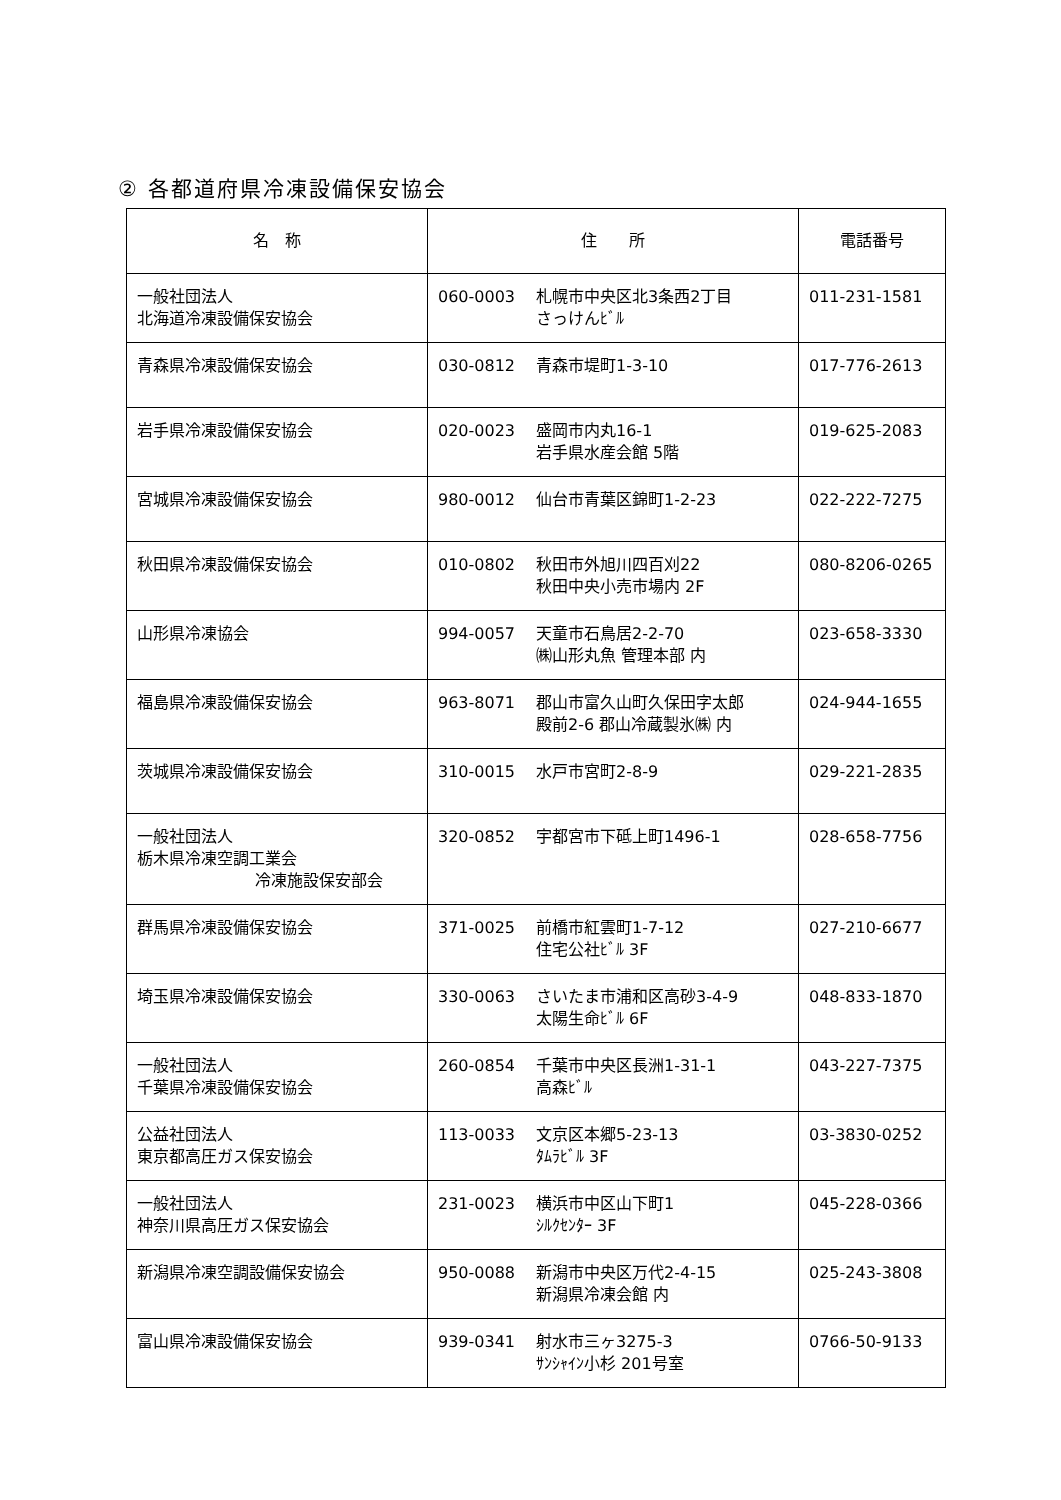② 各都道府県冷凍設備保安協会
| 名 称 | 住 所 | | 電話番号 |
| --- | --- | --- | --- |
| 一般社団法人 北海道冷凍設備保安協会 | 060-0003 | 札幌市中央区北3条西2丁目 さっけんﾋﾞﾙ | 011-231-1581 |
| 青森県冷凍設備保安協会 | 030-0812 | 青森市堤町1-3-10 | 017-776-2613 |
| 岩手県冷凍設備保安協会 | 020-0023 | 盛岡市内丸16-1 岩手県水産会館 5階 | 019-625-2083 |
| 宮城県冷凍設備保安協会 | 980-0012 | 仙台市青葉区錦町1-2-23 | 022-222-7275 |
| 秋田県冷凍設備保安協会 | 010-0802 | 秋田市外旭川四百刈22 秋田中央小売市場内 2F | 080-8206-0265 |
| 山形県冷凍協会 | 994-0057 | 天童市石鳥居2-2-70 ㈱山形丸魚 管理本部 内 | 023-658-3330 |
| 福島県冷凍設備保安協会 | 963-8071 | 郡山市富久山町久保田字太郎 殿前2-6 郡山冷蔵製氷㈱ 内 | 024-944-1655 |
| 茨城県冷凍設備保安協会 | 310-0015 | 水戸市宮町2-8-9 | 029-221-2835 |
| 一般社団法人 栃木県冷凍空調工業会 冷凍施設保安部会 | 320-0852 | 宇都宮市下砥上町1496-1 | 028-658-7756 |
| 群馬県冷凍設備保安協会 | 371-0025 | 前橋市紅雲町1-7-12 住宅公社ﾋﾞﾙ 3F | 027-210-6677 |
| 埼玉県冷凍設備保安協会 | 330-0063 | さいたま市浦和区高砂3-4-9 太陽生命ﾋﾞﾙ 6F | 048-833-1870 |
| 一般社団法人 千葉県冷凍設備保安協会 | 260-0854 | 千葉市中央区長洲1-31-1 高森ﾋﾞﾙ | 043-227-7375 |
| 公益社団法人 東京都高圧ガス保安協会 | 113-0033 | 文京区本郷5-23-13 ﾀﾑﾗﾋﾞﾙ 3F | 03-3830-0252 |
| 一般社団法人 神奈川県高圧ガス保安協会 | 231-0023 | 横浜市中区山下町1 ｼﾙｸｾﾝﾀｰ 3F | 045-228-0366 |
| 新潟県冷凍空調設備保安協会 | 950-0088 | 新潟市中央区万代2-4-15 新潟県冷凍会館 内 | 025-243-3808 |
| 富山県冷凍設備保安協会 | 939-0341 | 射水市三ヶ3275-3 ｻﾝｼｬｲﾝ小杉 201号室 | 0766-50-9133 |